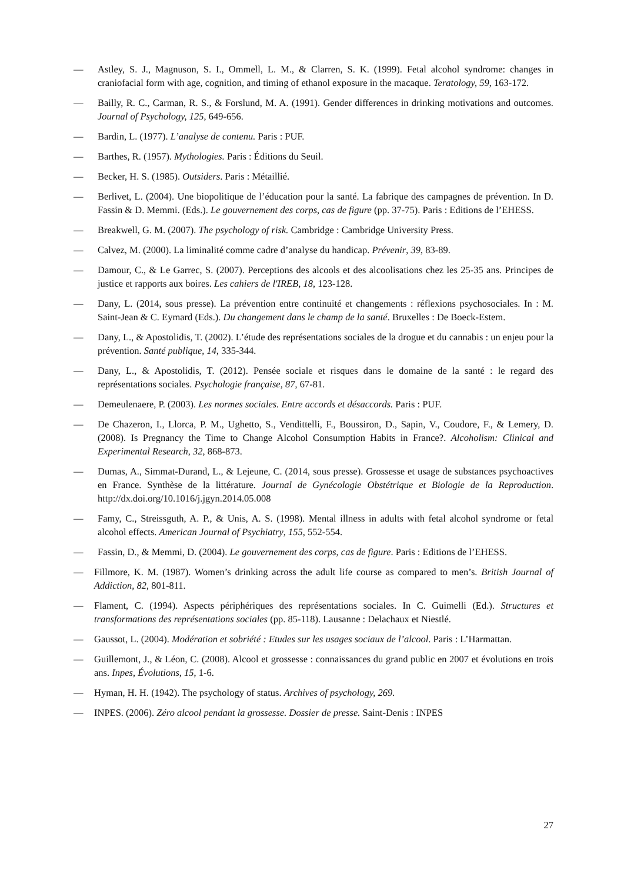— Astley, S. J., Magnuson, S. I., Ommell, L. M., & Clarren, S. K. (1999). Fetal alcohol syndrome: changes in craniofacial form with age, cognition, and timing of ethanol exposure in the macaque. Teratology, 59, 163-172.
— Bailly, R. C., Carman, R. S., & Forslund, M. A. (1991). Gender differences in drinking motivations and outcomes. Journal of Psychology, 125, 649-656.
— Bardin, L. (1977). L’analyse de contenu. Paris : PUF.
— Barthes, R. (1957). Mythologies. Paris : Éditions du Seuil.
— Becker, H. S. (1985). Outsiders. Paris : Métaillié.
— Berlivet, L. (2004). Une biopolitique de l’éducation pour la santé. La fabrique des campagnes de prévention. In D. Fassin & D. Memmi. (Eds.). Le gouvernement des corps, cas de figure (pp. 37-75). Paris : Editions de l’EHESS.
— Breakwell, G. M. (2007). The psychology of risk. Cambridge : Cambridge University Press.
— Calvez, M. (2000). La liminalité comme cadre d’analyse du handicap. Prévenir, 39, 83-89.
— Damour, C., & Le Garrec, S. (2007). Perceptions des alcools et des alcoolisations chez les 25-35 ans. Principes de justice et rapports aux boires. Les cahiers de l'IREB, 18, 123-128.
— Dany, L. (2014, sous presse). La prévention entre continuité et changements : réflexions psychosociales. In : M. Saint-Jean & C. Eymard (Eds.). Du changement dans le champ de la santé. Bruxelles : De Boeck-Estem.
— Dany, L., & Apostolidis, T. (2002). L’étude des représentations sociales de la drogue et du cannabis : un enjeu pour la prévention. Santé publique, 14, 335-344.
— Dany, L., & Apostolidis, T. (2012). Pensée sociale et risques dans le domaine de la santé : le regard des représentations sociales. Psychologie française, 87, 67-81.
— Demeulenaere, P. (2003). Les normes sociales. Entre accords et désaccords. Paris : PUF.
— De Chazeron, I., Llorca, P. M., Ughetto, S., Vendittelli, F., Boussiron, D., Sapin, V., Coudore, F., & Lemery, D. (2008). Is Pregnancy the Time to Change Alcohol Consumption Habits in France?. Alcoholism: Clinical and Experimental Research, 32, 868-873.
— Dumas, A., Simmat-Durand, L., & Lejeune, C. (2014, sous presse). Grossesse et usage de substances psychoactives en France. Synthèse de la littérature. Journal de Gynécologie Obstétrique et Biologie de la Reproduction. http://dx.doi.org/10.1016/j.jgyn.2014.05.008
— Famy, C., Streissguth, A. P., & Unis, A. S. (1998). Mental illness in adults with fetal alcohol syndrome or fetal alcohol effects. American Journal of Psychiatry, 155, 552-554.
— Fassin, D., & Memmi, D. (2004). Le gouvernement des corps, cas de figure. Paris : Editions de l’EHESS.
— Fillmore, K. M. (1987). Women’s drinking across the adult life course as compared to men’s. British Journal of Addiction, 82, 801-811.
— Flament, C. (1994). Aspects périphériques des représentations sociales. In C. Guimelli (Ed.). Structures et transformations des représentations sociales (pp. 85-118). Lausanne : Delachaux et Niestlé.
— Gaussot, L. (2004). Modération et sobriété : Etudes sur les usages sociaux de l’alcool. Paris : L’Harmattan.
— Guillemont, J., & Léon, C. (2008). Alcool et grossesse : connaissances du grand public en 2007 et évolutions en trois ans. Inpes, Évolutions, 15, 1-6.
— Hyman, H. H. (1942). The psychology of status. Archives of psychology, 269.
— INPES. (2006). Zéro alcool pendant la grossesse. Dossier de presse. Saint-Denis : INPES
27